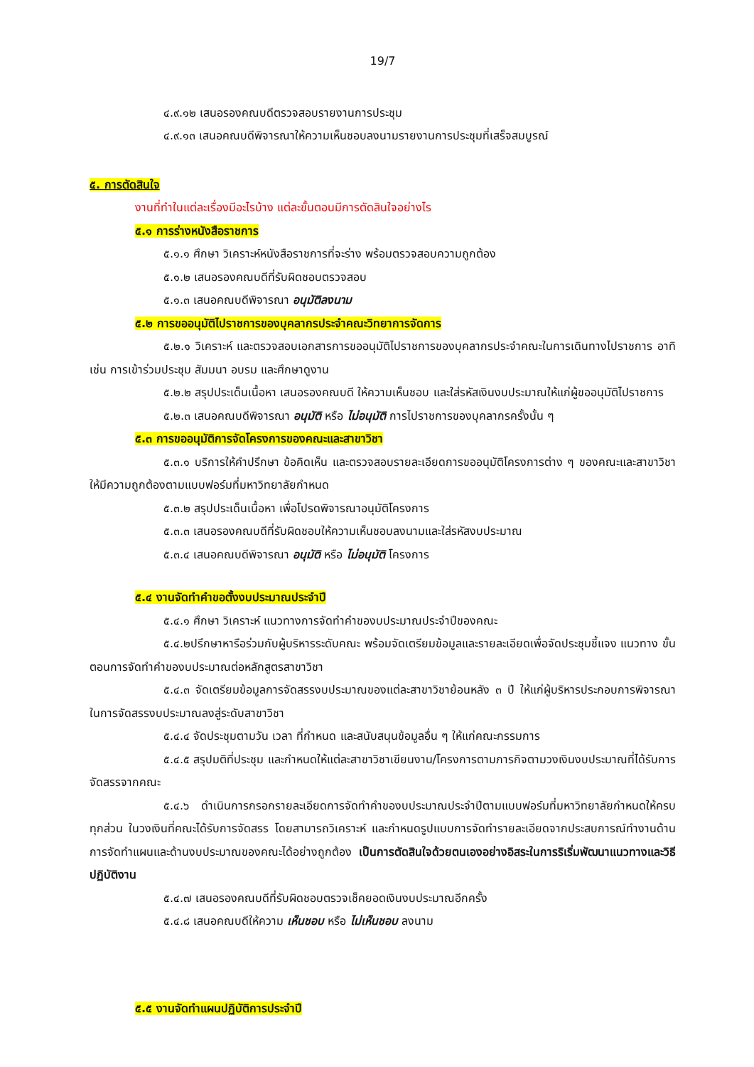19/7
๔.๙.๑๒ เสนอรองคณบดีตรวจสอบรายงานการประชุม
๔.๙.๑๓ เสนอคณบดีพิจารณาให้ความเห็นชอบลงนามรายงานการประชุมที่เสร็จสมบูรณ์
๕. การตัดสินใจ
งานที่ทำในแต่ละเรื่องมีอะไรบ้าง แต่ละขั้นตอนมีการตัดสินใจอย่างไร
๕.๑ การร่างหนังสือราชการ
๕.๑.๑ ศึกษา วิเคราะห์หนังสือราชการที่จะร่าง พร้อมตรวจสอบความถูกต้อง
๕.๑.๒ เสนอรองคณบดีที่รับผิดชอบตรวจสอบ
๕.๑.๓ เสนอคณบดีพิจารณา อนุมัติลงนาม
๕.๒ การขออนุมัติไปราชการของบุคลากรประจำคณะวิทยาการจัดการ
๕.๒.๑ วิเคราะห์ และตรวจสอบเอกสารการขออนุมัติไปราชการของบุคลากรประจำคณะในการเดินทางไปราชการ อาทิเช่น การเข้าร่วมประชุม สัมมนา อบรม และศึกษาดูงาน
๕.๒.๒ สรุปประเด็นเนื้อหา เสนอรองคณบดี ให้ความเห็นชอบ และใส่รหัสเงินงบประมาณให้แก่ผู้ขออนุมัติไปราชการ
๕.๒.๓ เสนอคณบดีพิจารณา อนุมัติ หรือ ไม่อนุมัติ การไปราชการของบุคลากรครั้งนั้น ๆ
๕.๓ การขออนุมัติการจัดโครงการของคณะและสาขาวิชา
๕.๓.๑ บริการให้คำปรึกษา ข้อคิดเห็น และตรวจสอบรายละเอียดการขออนุมัติโครงการต่าง ๆ ของคณะและสาขาวิชา ให้มีความถูกต้องตามแบบฟอร์มที่มหาวิทยาลัยกำหนด
๕.๓.๒ สรุปประเด็นเนื้อหา เพื่อโปรดพิจารณาอนุมัติโครงการ
๕.๓.๓ เสนอรองคณบดีที่รับผิดชอบให้ความเห็นชอบลงนามและใส่รหัสงบประมาณ
๕.๓.๔ เสนอคณบดีพิจารณา อนุมัติ หรือ ไม่อนุมัติ โครงการ
๕.๔ งานจัดทำคำขอตั้งงบประมาณประจำปี
๕.๔.๑ ศึกษา วิเคราะห์ แนวทางการจัดทำคำของบประมาณประจำปีของคณะ
๕.๔.๒ปรึกษาหารือร่วมกับผู้บริหารระดับคณะ พร้อมจัดเตรียมข้อมูลและรายละเอียดเพื่อจัดประชุมชี้แจง แนวทาง ขั้นตอนการจัดทำคำของบประมาณต่อหลักสูตรสาขาวิชา
๕.๔.๓ จัดเตรียมข้อมูลการจัดสรรงบประมาณของแต่ละสาขาวิชาย้อนหลัง ๓ ปี ให้แก่ผู้บริหารประกอบการพิจารณาในการจัดสรรงบประมาณลงสู่ระดับสาขาวิชา
๕.๔.๔ จัดประชุมตามวัน เวลา ที่กำหนด และสนับสนุนข้อมูลอื่น ๆ ให้แก่คณะกรรมการ
๕.๔.๕ สรุปมติที่ประชุม และกำหนดให้แต่ละสาขาวิชาเขียนงาน/โครงการตามภารกิจตามวงเงินงบประมาณที่ได้รับการจัดสรรจากคณะ
๕.๔.๖ ดำเนินการกรอกรายละเอียดการจัดทำคำของบประมาณประจำปีตามแบบฟอร์มที่มหาวิทยาลัยกำหนดให้ครบทุกส่วน ในวงเงินที่คณะได้รับการจัดสรร โดยสามารถวิเคราะห์ และกำหนดรูปแบบการจัดทำรายละเอียดจากประสบการณ์ทำงานด้านการจัดทำแผนและด้านงบประมาณของคณะได้อย่างถูกต้อง เป็นการตัดสินใจด้วยตนเองอย่างอิสระในการริเริ่มพัฒนาแนวทางและวิธีปฏิบัติงาน
๕.๔.๗ เสนอรองคณบดีที่รับผิดชอบตรวจเช็คยอดเงินงบประมาณอีกครั้ง
๕.๔.๘ เสนอคณบดีให้ความ เห็นชอบ หรือ ไม่เห็นชอบ ลงนาม
๕.๕ งานจัดทำแผนปฏิบัติการประจำปี